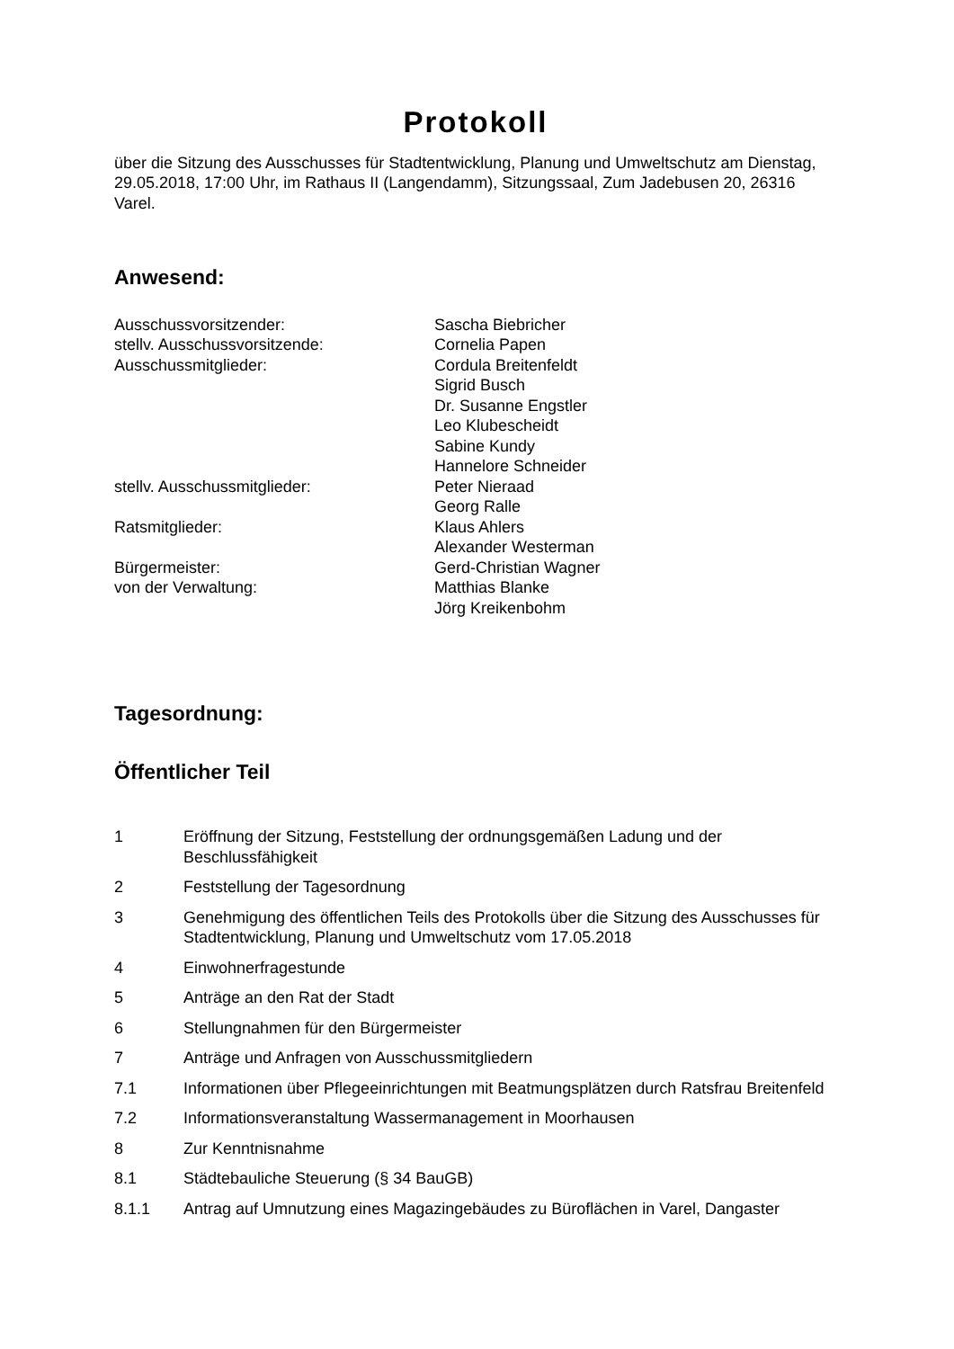Protokoll
über die Sitzung des Ausschusses für Stadtentwicklung, Planung und Umweltschutz am Dienstag, 29.05.2018, 17:00 Uhr, im Rathaus II (Langendamm), Sitzungssaal, Zum Jadebusen 20, 26316 Varel.
Anwesend:
Ausschussvorsitzender:
Sascha Biebricher
stellv. Ausschussvorsitzende:
Cornelia Papen
Ausschussmitglieder:
Cordula Breitenfeldt
Sigrid Busch
Dr. Susanne Engstler
Leo Klubescheidt
Sabine Kundy
Hannelore Schneider
stellv. Ausschussmitglieder:
Peter Nieraad
Georg Ralle
Ratsmitglieder:
Klaus Ahlers
Alexander Westerman
Bürgermeister:
Gerd-Christian Wagner
von der Verwaltung:
Matthias Blanke
Jörg Kreikenbohm
Tagesordnung:
Öffentlicher Teil
1 Eröffnung der Sitzung, Feststellung der ordnungsgemäßen Ladung und der Beschlussfähigkeit
2 Feststellung der Tagesordnung
3 Genehmigung des öffentlichen Teils des Protokolls über die Sitzung des Ausschusses für Stadtentwicklung, Planung und Umweltschutz vom 17.05.2018
4 Einwohnerfragestunde
5 Anträge an den Rat der Stadt
6 Stellungnahmen für den Bürgermeister
7 Anträge und Anfragen von Ausschussmitgliedern
7.1 Informationen über Pflegeeinrichtungen mit Beatmungsplätzen durch Ratsfrau Breitenfeld
7.2 Informationsveranstaltung Wassermanagement in Moorhausen
8 Zur Kenntnisnahme
8.1 Städtebauliche Steuerung (§ 34 BauGB)
8.1.1 Antrag auf Umnutzung eines Magazingebäudes zu Büroflächen in Varel, Dangaster